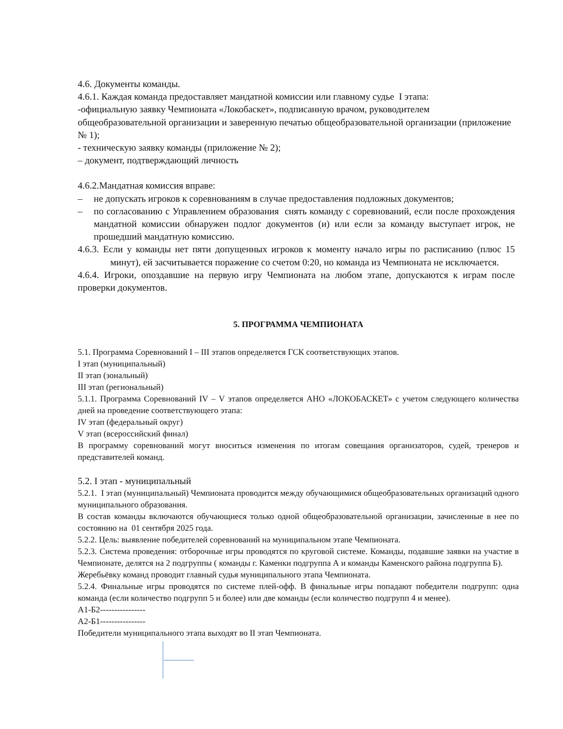4.6. Документы команды.
4.6.1. Каждая команда предоставляет мандатной комиссии или главному судье I этапа:
-официальную заявку Чемпионата «Локобаскет», подписанную врачом, руководителем общеобразовательной организации и заверенную печатью общеобразовательной организации (приложение № 1);
- техническую заявку команды (приложение № 2);
– документ, подтверждающий личность
4.6.2.Мандатная комиссия вправе:
– не допускать игроков к соревнованиям в случае предоставления подложных документов;
– по согласованию с Управлением образования снять команду с соревнований, если после прохождения мандатной комиссии обнаружен подлог документов (и) или если за команду выступает игрок, не прошедший мандатную комиссию.
4.6.3. Если у команды нет пяти допущенных игроков к моменту начало игры по расписанию (плюс 15 минут), ей засчитывается поражение со счетом 0:20, но команда из Чемпионата не исключается.
4.6.4. Игроки, опоздавшие на первую игру Чемпионата на любом этапе, допускаются к играм после проверки документов.
5. ПРОГРАММА ЧЕМПИОНАТА
5.1. Программа Соревнований I – III этапов определяется ГСК соответствующих этапов.
I этап (муниципальный)
II этап (зональный)
III этап (региональный)
5.1.1. Программа Соревнований IV – V этапов определяется АНО «ЛОКОБАСКЕТ» с учетом следующего количества дней на проведение соответствующего этапа:
IV этап (федеральный округ)
V этап (всероссийский финал)
В программу соревнований могут вноситься изменения по итогам совещания организаторов, судей, тренеров и представителей команд.
5.2. I этап - муниципальный
5.2.1. I этап (муниципальный) Чемпионата проводится между обучающимися общеобразовательных организаций одного муниципального образования.
В состав команды включаются обучающиеся только одной общеобразовательной организации, зачисленные в нее по состоянию на 01 сентября 2025 года.
5.2.2. Цель: выявление победителей соревнований на муниципальном этапе Чемпионата.
5.2.3. Система проведения: отборочные игры проводятся по круговой системе. Команды, подавшие заявки на участие в Чемпионате, делятся на 2 подгруппы ( команды г. Каменки подгруппа А и команды Каменского района подгруппа Б).
Жеребьёвку команд проводит главный судья муниципального этапа Чемпионата.
5.2.4. Финальные игры проводятся по системе плей-офф. В финальные игры попадают победители подгрупп: одна команда (если количество подгрупп 5 и более) или две команды (если количество подгрупп 4 и менее).
А1-Б2----------------
А2-Б1----------------
Победители муниципального этапа выходят во II этап Чемпионата.